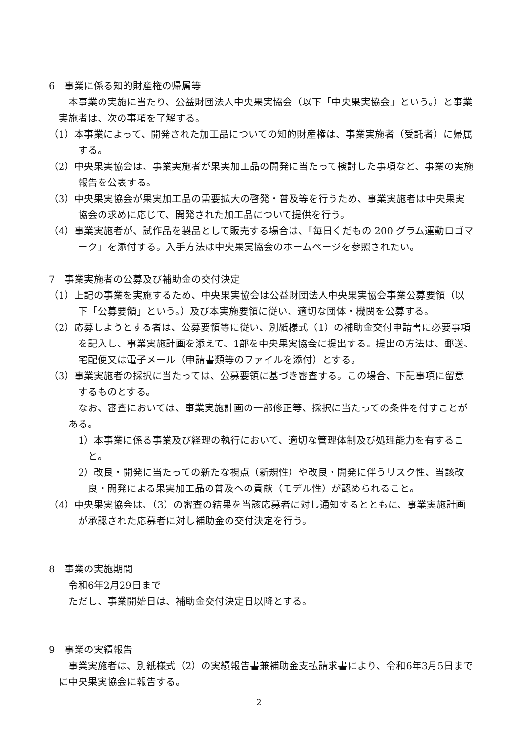6　事業に係る知的財産権の帰属等
本事業の実施に当たり、公益財団法人中央果実協会（以下「中央果実協会」という。）と事業実施者は、次の事項を了解する。
（1）本事業によって、開発された加工品についての知的財産権は、事業実施者（受託者）に帰属する。
（2）中央果実協会は、事業実施者が果実加工品の開発に当たって検討した事項など、事業の実施報告を公表する。
（3）中央果実協会が果実加工品の需要拡大の啓発・普及等を行うため、事業実施者は中央果実協会の求めに応じて、開発された加工品について提供を行う。
（4）事業実施者が、試作品を製品として販売する場合は、「毎日くだもの 200 グラム運動ロゴマーク」を添付する。入手方法は中央果実協会のホームページを参照されたい。
7　事業実施者の公募及び補助金の交付決定
（1）上記の事業を実施するため、中央果実協会は公益財団法人中央果実協会事業公募要領（以下「公募要領」という。）及び本実施要領に従い、適切な団体・機関を公募する。
（2）応募しようとする者は、公募要領等に従い、別紙様式（1）の補助金交付申請書に必要事項を記入し、事業実施計画を添えて、1部を中央果実協会に提出する。提出の方法は、郵送、宅配便又は電子メール（申請書類等のファイルを添付）とする。
（3）事業実施者の採択に当たっては、公募要領に基づき審査する。この場合、下記事項に留意するものとする。
なお、審査においては、事業実施計画の一部修正等、採択に当たっての条件を付すことがある。
1）本事業に係る事業及び経理の執行において、適切な管理体制及び処理能力を有すること。
2）改良・開発に当たっての新たな視点（新規性）や改良・開発に伴うリスク性、当該改良・開発による果実加工品の普及への貢献（モデル性）が認められること。
（4）中央果実協会は、（3）の審査の結果を当該応募者に対し通知するとともに、事業実施計画が承認された応募者に対し補助金の交付決定を行う。
8　事業の実施期間
令和6年2月29日まで
ただし、事業開始日は、補助金交付決定日以降とする。
9　事業の実績報告
事業実施者は、別紙様式（2）の実績報告書兼補助金支払請求書により、令和6年3月5日までに中央果実協会に報告する。
2